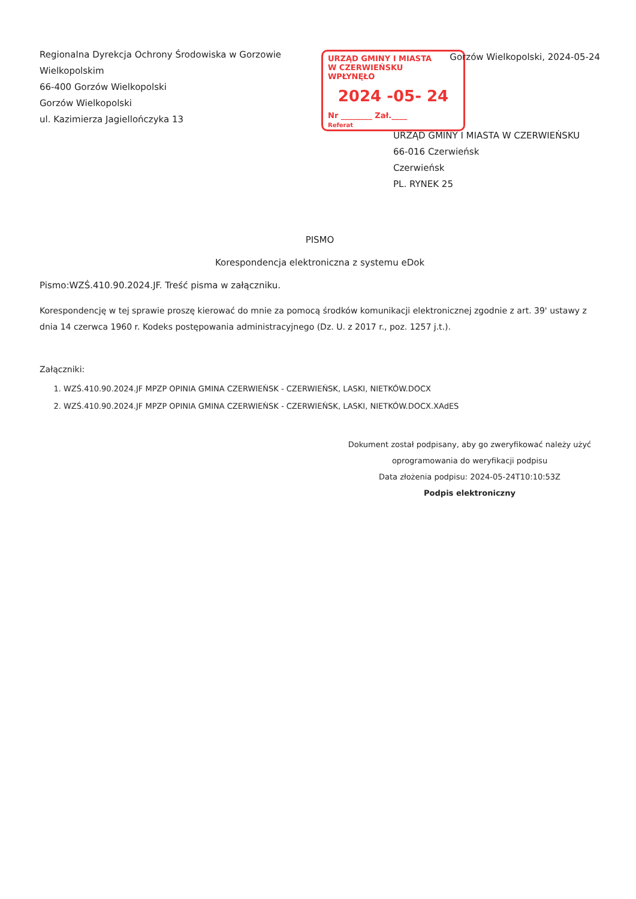Regionalna Dyrekcja Ochrony Środowiska w Gorzowie
Wielkopolskim
66-400 Gorzów Wielkopolski
Gorzów Wielkopolski
ul. Kazimierza Jagiellończyka 13
Gorzów Wielkopolski, 2024-05-24
URZĄD GMINY I MIASTA
W CZERWIEŃSKU
WPŁYNĘŁO
2024 -05- 24
Nr ________ Zał.____
Referat
URZĄD GMINY I MIASTA W CZERWIEŃSKU
66-016 Czerwieńsk
Czerwieńsk
PL. RYNEK 25
PISMO
Korespondencja elektroniczna z systemu eDok
Pismo:WZŚ.410.90.2024.JF. Treść pisma w załączniku.
Korespondencję w tej sprawie proszę kierować do mnie za pomocą środków komunikacji elektronicznej zgodnie z art. 39' ustawy z dnia 14 czerwca 1960 r. Kodeks postępowania administracyjnego (Dz. U. z 2017 r., poz. 1257 j.t.).
Załączniki:
1. WZŚ.410.90.2024.JF MPZP OPINIA GMINA CZERWIEŃSK - CZERWIEŃSK, LASKI, NIETKÓW.DOCX
2. WZŚ.410.90.2024.JF MPZP OPINIA GMINA CZERWIEŃSK - CZERWIEŃSK, LASKI, NIETKÓW.DOCX.XAdES
Dokument został podpisany, aby go zweryfikować należy użyć
oprogramowania do weryfikacji podpisu
Data złożenia podpisu: 2024-05-24T10:10:53Z
Podpis elektroniczny